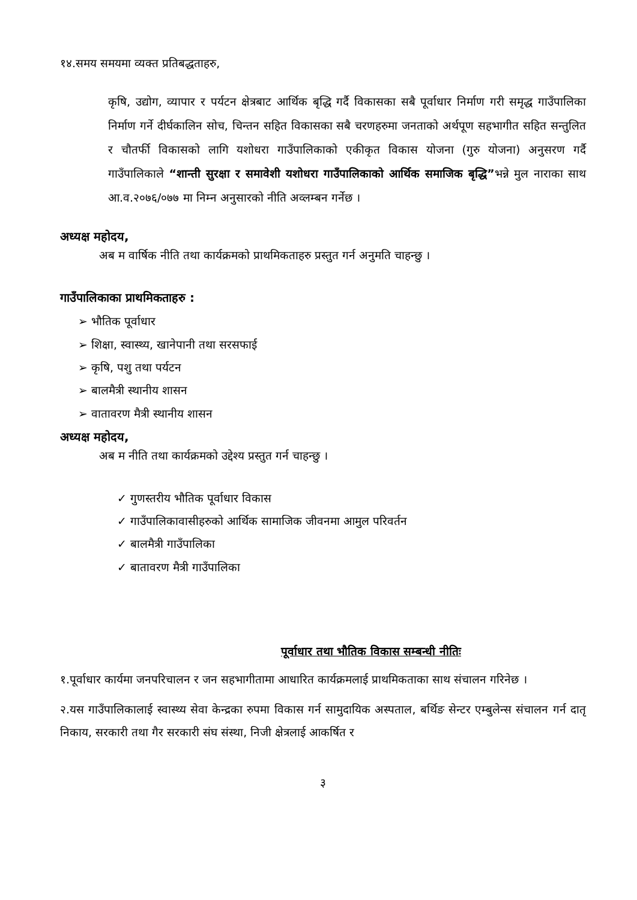१४.समय समयमा व्यक्त प्रतिबद्धताहरु,
कृषि, उद्योग, व्यापार र पर्यटन क्षेत्रबाट आर्थिक बृद्धि गर्दै विकासका सबै पूर्वाधार निर्माण गरी समृद्ध गाउँपालिका निर्माण गर्ने दीर्घकालिन सोच, चिन्तन सहित विकासका सबै चरणहरुमा जनताको अर्थपूण सहभागीत सहित सन्तुलित र चौतर्फी विकासको लागि यशोधरा गाउँपालिकाको एकीकृत विकास योजना (गुरु योजना) अनुसरण गर्दै गाउँपालिकाले “शान्ती सुरक्षा र समावेशी यशोधरा गाउँपालिकाको आर्थिक समाजिक बृद्धि”भन्ने मुल नाराका साथ आ.व.२०७६/०७७ मा निम्न अनुसारको नीति अव्लम्बन गर्नेछ ।
अध्यक्ष महोदय,
अब म वार्षिक नीति तथा कार्यक्रमको प्राथमिकताहरु प्रस्तुत गर्न अनुमति चाहन्छु ।
गाउँपालिकाका प्राथमिकताहरु :
➢ भौतिक पूर्वाधार
➢ शिक्षा, स्वास्थ्य, खानेपानी तथा सरसफाई
➢ कृषि, पशु तथा पर्यटन
➢ बालमैत्री स्थानीय शासन
➢ वातावरण मैत्री स्थानीय शासन
अध्यक्ष महोदय,
अब म नीति तथा कार्यक्रमको उद्देश्य प्रस्तुत गर्न चाहन्छु ।
✓ गुणस्तरीय भौतिक पूर्वाधार विकास
✓ गाउँपालिकावासीहरुको आर्थिक सामाजिक जीवनमा आमुल परिवर्तन
✓ बालमैत्री गाउँपालिका
✓ बातावरण मैत्री गाउँपालिका
पूर्वाधार तथा भौतिक विकास सम्बन्धी नीतिः
१.पूर्वाधार कार्यमा जनपरिचालन र जन सहभागीतामा आधारित कार्यक्रमलाई प्राथमिकताका साथ संचालन गरिनेछ ।
२.यस गाउँपालिकालाई स्वास्थ्य सेवा केन्द्रका रुपमा विकास गर्न सामुदायिक अस्पताल, बर्थिङ सेन्टर एम्बुलेन्स संचालन गर्न दातृ निकाय, सरकारी तथा गैर सरकारी संघ संस्था, निजी क्षेत्रलाई आकर्षित र
३